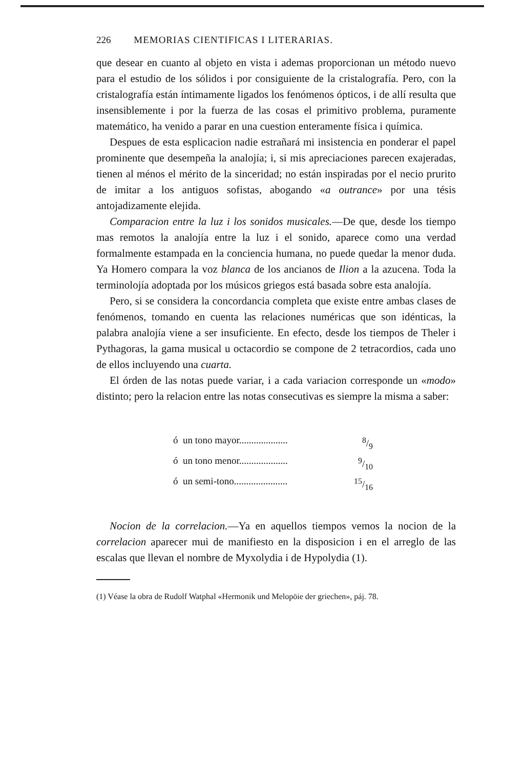226 MEMORIAS CIENTIFICAS I LITERARIAS.
que desear en cuanto al objeto en vista i ademas proporcionan un método nuevo para el estudio de los sólidos i por consiguiente de la cristalografía. Pero, con la cristalografía están íntimamente ligados los fenómenos ópticos, i de allí resulta que insensiblemente i por la fuerza de las cosas el primitivo problema, puramente matemático, ha venido a parar en una cuestion enteramente física i química.
Despues de esta esplicacion nadie estrañará mi insistencia en ponderar el papel prominente que desempeña la analojía; i, si mis apreciaciones parecen exajeradas, tienen al ménos el mérito de la sinceridad; no están inspiradas por el necio prurito de imitar a los antiguos sofistas, abogando «a outrance» por una tésis antojadizamente elejida.
Comparacion entre la luz i los sonidos musicales.—De que, desde los tiempo mas remotos la analojía entre la luz i el sonido, aparece como una verdad formalmente estampada en la conciencia humana, no puede quedar la menor duda. Ya Homero compara la voz blanca de los ancianos de Ilion a la azucena. Toda la terminolojía adoptada por los músicos griegos está basada sobre esta analojía.
Pero, si se considera la concordancia completa que existe entre ambas clases de fenómenos, tomando en cuenta las relaciones numéricas que son idénticas, la palabra analojía viene a ser insuficiente. En efecto, desde los tiempos de Theler i Pythagoras, la gama musical u octacordio se compone de 2 tetracordios, cada uno de ellos incluyendo una cuarta.
El órden de las notas puede variar, i a cada variacion corresponde un «modo» distinto; pero la relacion entre las notas consecutivas es siempre la misma a saber:
ó un tono mayor.................... 8/9
ó un tono menor.................... 9/10
ó un semi-tono...................... 15/16
Nocion de la correlacion.—Ya en aquellos tiempos vemos la nocion de la correlacion aparecer mui de manifiesto en la disposicion i en el arreglo de las escalas que llevan el nombre de Myxolydia i de Hypolydia (1).
(1) Véase la obra de Rudolf Watphal «Hermonik und Melopöie der griechen», páj. 78.